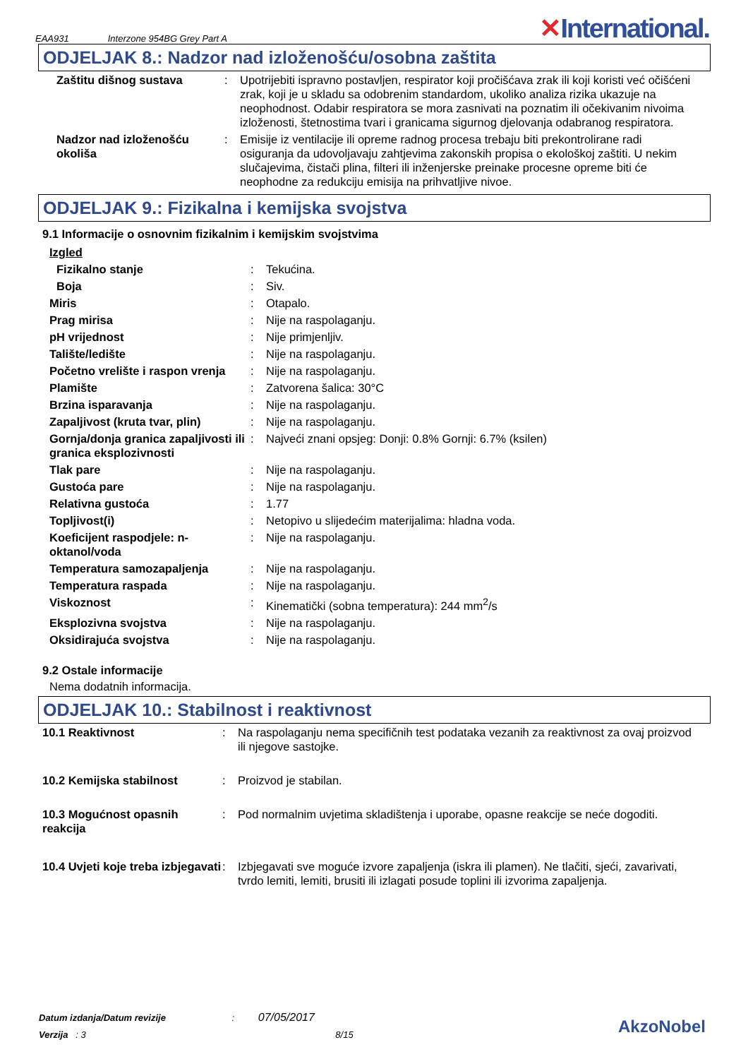EAA931 Interzone 954BG Grey Part A
✕International.
ODJELJAK 8.: Nadzor nad izloženošću/osobna zaštita
| Zaštitu dišnog sustava | : | Upotrijebiti ispravno postavljen, respirator koji pročišćava zrak ili koji koristi već očišćeni zrak, koji je u skladu sa odobrenim standardom, ukoliko analiza rizika ukazuje na neophodnost. Odabir respiratora se mora zasnivati na poznatim ili očekivanim nivoima izloženosti, štetnostima tvari i granicama sigurnog djelovanja odabranog respiratora. |
| Nadzor nad izloženošću okoliša | : | Emisije iz ventilacije ili opreme radnog procesa trebaju biti prekontrolirane radi osiguranja da udovoljavaju zahtjevima zakonskih propisa o ekološkoj zaštiti. U nekim slučajevima, čistači plina, filteri ili inženjerske preinake procesne opreme biti će neophodne za redukciju emisija na prihvatljive nivoe. |
ODJELJAK 9.: Fizikalna i kemijska svojstva
9.1 Informacije o osnovnim fizikalnim i kemijskim svojstvima
| Izgled | | |
| Fizikalno stanje | : | Tekućina. |
| Boja | : | Siv. |
| Miris | : | Otapalo. |
| Prag mirisa | : | Nije na raspolaganju. |
| pH vrijednost | : | Nije primjenljiv. |
| Talište/ledište | : | Nije na raspolaganju. |
| Početno vrelište i raspon vrenja | : | Nije na raspolaganju. |
| Plamište | : | Zatvorena šalica: 30°C |
| Brzina isparavanja | : | Nije na raspolaganju. |
| Zapaljivost (kruta tvar, plin) | : | Nije na raspolaganju. |
| Gornja/donja granica zapaljivosti ili granica eksplozivnosti | : | Najveći znani opsjeg: Donji: 0.8% Gornji: 6.7% (ksilen) |
| Tlak pare | : | Nije na raspolaganju. |
| Gustoća pare | : | Nije na raspolaganju. |
| Relativna gustoća | : | 1.77 |
| Topljivost(i) | : | Netopivo u slijedećim materijalima: hladna voda. |
| Koeficijent raspodjele: n-oktanol/voda | : | Nije na raspolaganju. |
| Temperatura samozapaljenja | : | Nije na raspolaganju. |
| Temperatura raspada | : | Nije na raspolaganju. |
| Viskoznost | : | Kinematički (sobna temperatura): 244 mm<sup>2</sup>/s |
| Eksplozivna svojstva | : | Nije na raspolaganju. |
| Oksidirajuća svojstva | : | Nije na raspolaganju. |
9.2 Ostale informacije
Nema dodatnih informacija.
ODJELJAK 10.: Stabilnost i reaktivnost
| 10.1 Reaktivnost | : | Na raspolaganju nema specifičnih test podataka vezanih za reaktivnost za ovaj proizvod ili njegove sastojke. |
| 10.2 Kemijska stabilnost | : | Proizvod je stabilan. |
| 10.3 Mogućnost opasnih reakcija | : | Pod normalnim uvjetima skladištenja i uporabe, opasne reakcije se neće dogoditi. |
| 10.4 Uvjeti koje treba izbjegavati | : | Izbjegavati sve moguće izvore zapaljenja (iskra ili plamen). Ne tlačiti, sjeći, zavarivati, tvrdo lemiti, lemiti, brusiti ili izlagati posude toplini ili izvorima zapaljenja. |
Datum izdanja/Datum revizije : 07/05/2017
Verzija : 3 8/15
AkzoNobel